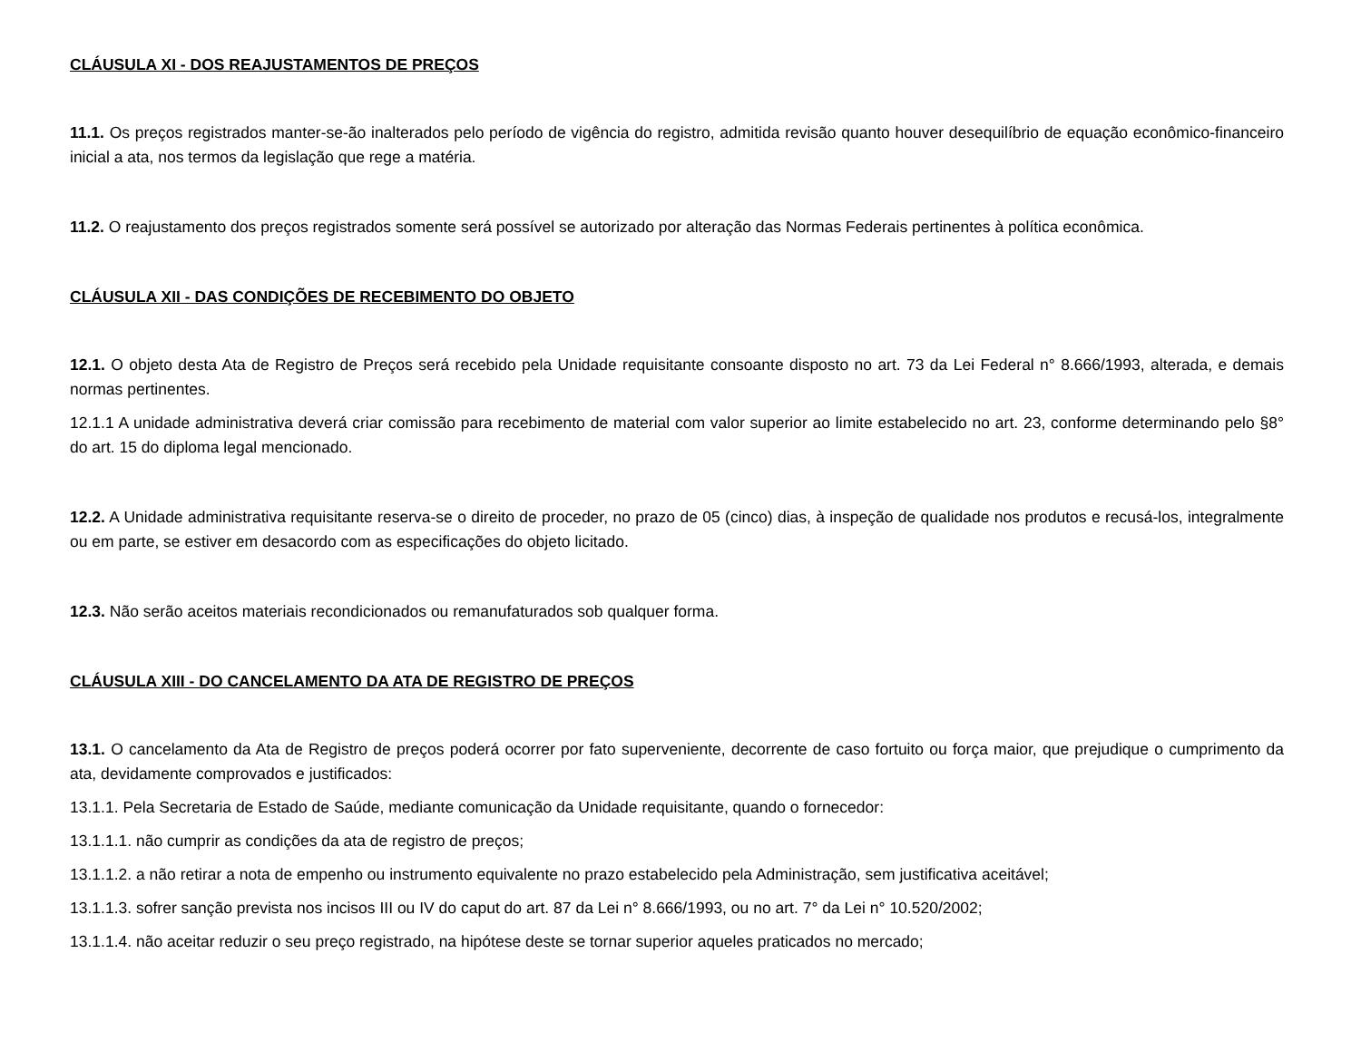CLÁUSULA XI - DOS REAJUSTAMENTOS DE PREÇOS
11.1. Os preços registrados manter-se-ão inalterados pelo período de vigência do registro, admitida revisão quanto houver desequilíbrio de equação econômico-financeiro inicial a ata, nos termos da legislação que rege a matéria.
11.2. O reajustamento dos preços registrados somente será possível se autorizado por alteração das Normas Federais pertinentes à política econômica.
CLÁUSULA XII - DAS CONDIÇÕES DE RECEBIMENTO DO OBJETO
12.1. O objeto desta Ata de Registro de Preços será recebido pela Unidade requisitante consoante disposto no art. 73 da Lei Federal n° 8.666/1993, alterada, e demais normas pertinentes.
12.1.1 A unidade administrativa deverá criar comissão para recebimento de material com valor superior ao limite estabelecido no art. 23, conforme determinando pelo §8° do art. 15 do diploma legal mencionado.
12.2. A Unidade administrativa requisitante reserva-se o direito de proceder, no prazo de 05 (cinco) dias, à inspeção de qualidade nos produtos e recusá-los, integralmente ou em parte, se estiver em desacordo com as especificações do objeto licitado.
12.3. Não serão aceitos materiais recondicionados ou remanufaturados sob qualquer forma.
CLÁUSULA XIII - DO CANCELAMENTO DA ATA DE REGISTRO DE PREÇOS
13.1. O cancelamento da Ata de Registro de preços poderá ocorrer por fato superveniente, decorrente de caso fortuito ou força maior, que prejudique o cumprimento da ata, devidamente comprovados e justificados:
13.1.1. Pela Secretaria de Estado de Saúde, mediante comunicação da Unidade requisitante, quando o fornecedor:
13.1.1.1. não cumprir as condições da ata de registro de preços;
13.1.1.2. a não retirar a nota de empenho ou instrumento equivalente no prazo estabelecido pela Administração, sem justificativa aceitável;
13.1.1.3. sofrer sanção prevista nos incisos III ou IV do caput do art. 87 da Lei n° 8.666/1993, ou no art. 7° da Lei n° 10.520/2002;
13.1.1.4. não aceitar reduzir o seu preço registrado, na hipótese deste se tornar superior aqueles praticados no mercado;